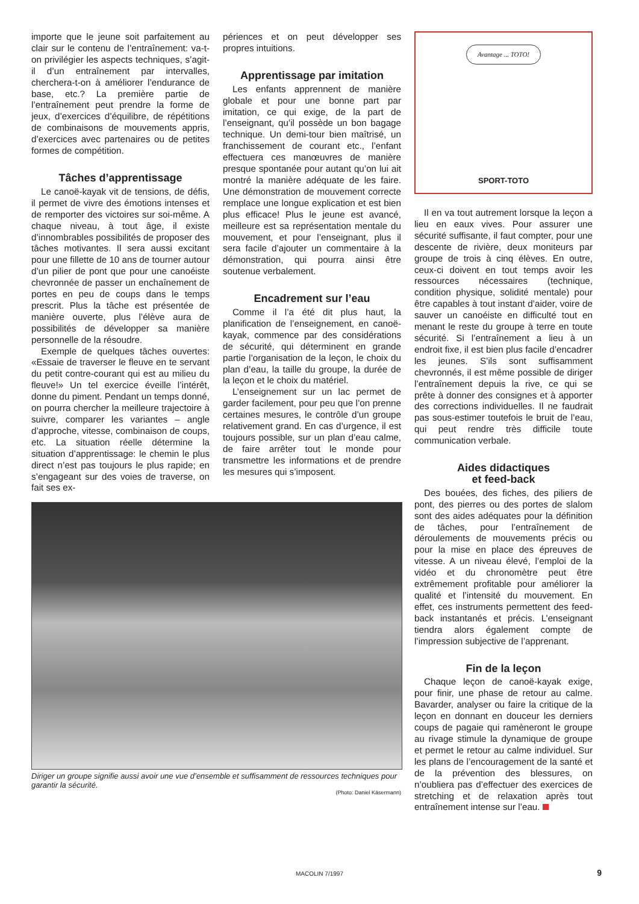importe que le jeune soit parfaitement au clair sur le contenu de l’entraînement: va-t-on privilégier les aspects techniques, s’agit-il d’un entraînement par intervalles, cherchera-t-on à améliorer l’endurance de base, etc.? La première partie de l’entraînement peut prendre la forme de jeux, d’exercices d’équilibre, de répétitions de combinaisons de mouvements appris, d’exercices avec partenaires ou de petites formes de compétition.
Tâches d’apprentissage
Le canoë-kayak vit de tensions, de défis, il permet de vivre des émotions intenses et de remporter des victoires sur soi-même. A chaque niveau, à tout âge, il existe d’innombrables possibilités de proposer des tâches motivantes. Il sera aussi excitant pour une fillette de 10 ans de tourner autour d’un pilier de pont que pour une canoéiste chevronnée de passer un enchaînement de portes en peu de coups dans le temps prescrit. Plus la tâche est présentée de manière ouverte, plus l’élève aura de possibilités de développer sa manière personnelle de la résoudre.
Exemple de quelques tâches ouvertes: «Essaie de traverser le fleuve en te servant du petit contre-courant qui est au milieu du fleuve!» Un tel exercice éveille l’intérêt, donne du piment. Pendant un temps donné, on pourra chercher la meilleure trajectoire à suivre, comparer les variantes – angle d’approche, vitesse, combinaison de coups, etc. La situation réelle détermine la situation d’apprentissage: le chemin le plus direct n’est pas toujours le plus rapide; en s’engageant sur des voies de traverse, on fait ses ex-
périences et on peut développer ses propres intuitions.
Apprentissage par imitation
Les enfants apprennent de manière globale et pour une bonne part par imitation, ce qui exige, de la part de l’enseignant, qu’il possède un bon bagage technique. Un demi-tour bien maîtrisé, un franchissement de courant etc., l’enfant effectuera ces manœuvres de manière presque spontanée pour autant qu’on lui ait montré la manière adéquate de les faire. Une démonstration de mouvement correcte remplace une longue explication et est bien plus efficace! Plus le jeune est avancé, meilleure est sa représentation mentale du mouvement, et pour l’enseignant, plus il sera facile d’ajouter un commentaire à la démonstration, qui pourra ainsi être soutenue verbalement.
Encadrement sur l’eau
Comme il l’a été dit plus haut, la planification de l’enseignement, en canoë-kayak, commence par des considérations de sécurité, qui déterminent en grande partie l’organisation de la leçon, le choix du plan d’eau, la taille du groupe, la durée de la leçon et le choix du matériel.
L’enseignement sur un lac permet de garder facilement, pour peu que l’on prenne certaines mesures, le contrôle d’un groupe relativement grand. En cas d’urgence, il est toujours possible, sur un plan d’eau calme, de faire arrêter tout le monde pour transmettre les informations et de prendre les mesures qui s’imposent.
Diriger un groupe signifie aussi avoir une vue d’ensemble et suffisamment de ressources techniques pour garantir la sécurité.
(Photo: Daniel Käsermann)
Avantage ... TOTO!
SPORT-TOTO
Il en va tout autrement lorsque la leçon a lieu en eaux vives. Pour assurer une sécurité suffisante, il faut compter, pour une descente de rivière, deux moniteurs par groupe de trois à cinq élèves. En outre, ceux-ci doivent en tout temps avoir les ressources nécessaires (technique, condition physique, solidité mentale) pour être capables à tout instant d’aider, voire de sauver un canoéiste en difficulté tout en menant le reste du groupe à terre en toute sécurité. Si l’entraînement a lieu à un endroit fixe, il est bien plus facile d’encadrer les jeunes. S’ils sont suffisamment chevronnés, il est même possible de diriger l’entraînement depuis la rive, ce qui se prête à donner des consignes et à apporter des corrections individuelles. Il ne faudrait pas sous-estimer toutefois le bruit de l’eau, qui peut rendre très difficile toute communication verbale.
Aides didactiques
et feed-back
Des bouées, des fiches, des piliers de pont, des pierres ou des portes de slalom sont des aides adéquates pour la définition de tâches, pour l’entraînement de déroulements de mouvements précis ou pour la mise en place des épreuves de vitesse. A un niveau élevé, l’emploi de la vidéo et du chronomètre peut être extrêmement profitable pour améliorer la qualité et l’intensité du mouvement. En effet, ces instruments permettent des feed-back instantanés et précis. L’enseignant tiendra alors également compte de l’impression subjective de l’apprenant.
Fin de la leçon
Chaque leçon de canoë-kayak exige, pour finir, une phase de retour au calme. Bavarder, analyser ou faire la critique de la leçon en donnant en douceur les derniers coups de pagaie qui ramèneront le groupe au rivage stimule la dynamique de groupe et permet le retour au calme individuel. Sur les plans de l’encouragement de la santé et de la prévention des blessures, on n’oubliera pas d’effectuer des exercices de stretching et de relaxation après tout entraînement intense sur l’eau.
MACOLIN 7/1997 9